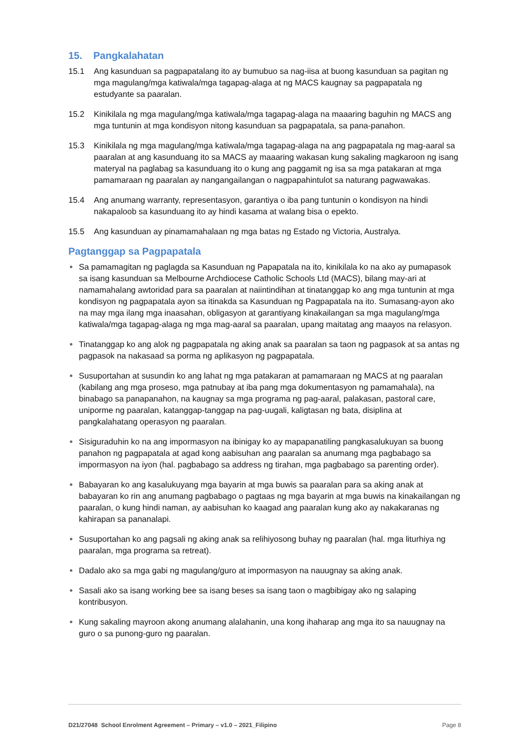15. Pangkalahatan
15.1 Ang kasunduan sa pagpapatalang ito ay bumubuo sa nag-iisa at buong kasunduan sa pagitan ng mga magulang/mga katiwala/mga tagapag-alaga at ng MACS kaugnay sa pagpapatala ng estudyante sa paaralan.
15.2 Kinikilala ng mga magulang/mga katiwala/mga tagapag-alaga na maaaring baguhin ng MACS ang mga tuntunin at mga kondisyon nitong kasunduan sa pagpapatala, sa pana-panahon.
15.3 Kinikilala ng mga magulang/mga katiwala/mga tagapag-alaga na ang pagpapatala ng mag-aaral sa paaralan at ang kasunduang ito sa MACS ay maaaring wakasan kung sakaling magkaroon ng isang materyal na paglabag sa kasunduang ito o kung ang paggamit ng isa sa mga patakaran at mga pamamaraan ng paaralan ay nangangailangan o nagpapahintulot sa naturang pagwawakas.
15.4 Ang anumang warranty, representasyon, garantiya o iba pang tuntunin o kondisyon na hindi nakapaloob sa kasunduang ito ay hindi kasama at walang bisa o epekto.
15.5 Ang kasunduan ay pinamamahalaan ng mga batas ng Estado ng Victoria, Australya.
Pagtanggap sa Pagpapatala
Sa pamamagitan ng paglagda sa Kasunduan ng Papapatala na ito, kinikilala ko na ako ay pumapasok sa isang kasunduan sa Melbourne Archdiocese Catholic Schools Ltd (MACS), bilang may-ari at namamahalang awtoridad para sa paaralan at naiintindihan at tinatanggap ko ang mga tuntunin at mga kondisyon ng pagpapatala ayon sa itinakda sa Kasunduan ng Pagpapatala na ito. Sumasang-ayon ako na may mga ilang mga inaasahan, obligasyon at garantiyang kinakailangan sa mga magulang/mga katiwala/mga tagapag-alaga ng mga mag-aaral sa paaralan, upang maitatag ang maayos na relasyon.
Tinatanggap ko ang alok ng pagpapatala ng aking anak sa paaralan sa taon ng pagpasok at sa antas ng pagpasok na nakasaad sa porma ng aplikasyon ng pagpapatala.
Susuportahan at susundin ko ang lahat ng mga patakaran at pamamaraan ng MACS at ng paaralan (kabilang ang mga proseso, mga patnubay at iba pang mga dokumentasyon ng pamamahala), na binabago sa panapanahon, na kaugnay sa mga programa ng pag-aaral, palakasan, pastoral care, uniporme ng paaralan, katanggap-tanggap na pag-uugali, kaligtasan ng bata, disiplina at pangkalahatang operasyon ng paaralan.
Sisiguraduhin ko na ang impormasyon na ibinigay ko ay mapapanatiling pangkasalukuyan sa buong panahon ng pagpapatala at agad kong aabisuhan ang paaralan sa anumang mga pagbabago sa impormasyon na iyon (hal. pagbabago sa address ng tirahan, mga pagbabago sa parenting order).
Babayaran ko ang kasalukuyang mga bayarin at mga buwis sa paaralan para sa aking anak at babayaran ko rin ang anumang pagbabago o pagtaas ng mga bayarin at mga buwis na kinakailangan ng paaralan, o kung hindi naman, ay aabisuhan ko kaagad ang paaralan kung ako ay nakakaranas ng kahirapan sa pananalapi.
Susuportahan ko ang pagsali ng aking anak sa relihiyosong buhay ng paaralan (hal. mga liturhiya ng paaralan, mga programa sa retreat).
Dadalo ako sa mga gabi ng magulang/guro at impormasyon na nauugnay sa aking anak.
Sasali ako sa isang working bee sa isang beses sa isang taon o magbibigay ako ng salaping kontribusyon.
Kung sakaling mayroon akong anumang alalahanin, una kong ihaharap ang mga ito sa nauugnay na guro o sa punong-guro ng paaralan.
D21/27048 School Enrolment Agreement – Primary – v1.0 – 2021_Filipino Page 8